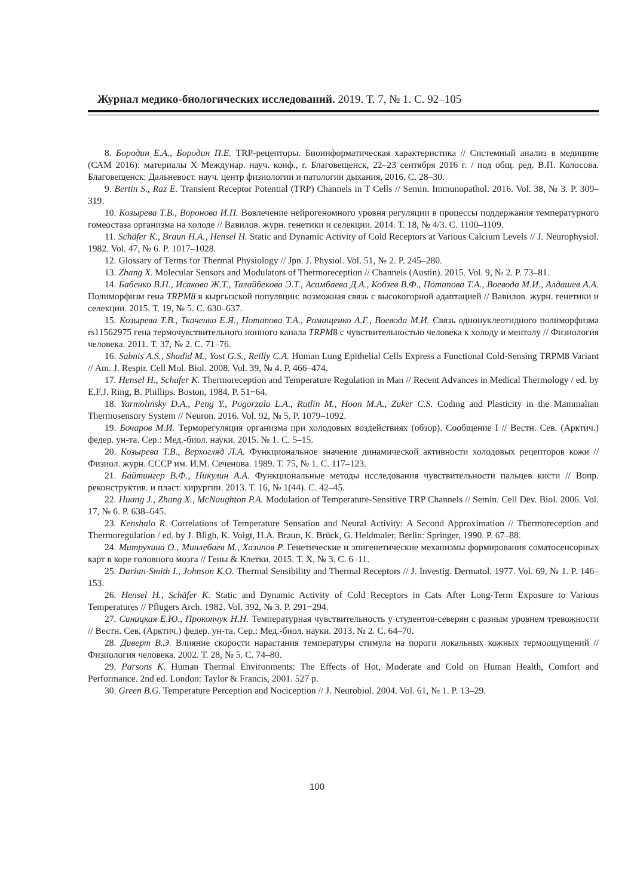Журнал медико-биологических исследований. 2019. Т. 7, № 1. С. 92–105
8. Бородин Е.А., Бородин П.Е. TRP-рецепторы. Биоинформатическая характеристика // Системный анализ в медицине (САМ 2016): материалы X Междунар. науч. конф., г. Благовещенск, 22–23 сентября 2016 г. / под общ. ред. В.П. Колосова. Благовещенск: Дальневост. науч. центр физиологии и патологии дыхания, 2016. С. 28–30.
9. Bertin S., Raz E. Transient Receptor Potential (TRP) Channels in T Cells // Semin. Immunopathol. 2016. Vol. 38, № 3. P. 309–319.
10. Козырева Т.В., Воронова И.П. Вовлечение нейрогеномного уровня регуляции в процессы поддержания температурного гомеостаза организма на холоде // Вавилов. журн. генетики и селекции. 2014. Т. 18, № 4/3. С. 1100–1109.
11. Schäfer K., Braun H.A., Hensel H. Static and Dynamic Activity of Cold Receptors at Various Calcium Levels // J. Neurophysiol. 1982. Vol. 47, № 6. P. 1017–1028.
12. Glossary of Terms for Thermal Physiology // Jpn. J. Physiol. Vol. 51, № 2. P. 245–280.
13. Zhang X. Molecular Sensors and Modulators of Thermoreception // Channels (Austin). 2015. Vol. 9, № 2. P. 73–81.
14. Бабенко В.Н., Исакова Ж.Т., Талайбекова Э.Т., Асамбаева Д.А., Кобзев В.Ф., Потапова Т.А., Воевода М.И., Алдашев А.А. Полиморфизм гена TRPM8 в кыргызской популяции: возможная связь с высокогорной адаптацией // Вавилов. журн. генетики и селекции. 2015. Т. 19, № 5. С. 630–637.
15. Козырева Т.В., Ткаченко Е.Я., Потапова Т.А., Ромащенко А.Г., Воевода М.И. Связь однонуклеотидного полиморфизма rs11562975 гена термочувствительного ионного канала TRPM8 с чувствительностью человека к холоду и ментолу // Физиология человека. 2011. Т. 37, № 2. С. 71–76.
16. Sabnis A.S., Shadid M., Yost G.S., Reilly C.A. Human Lung Epithelial Cells Express a Functional Cold-Sensing TRPM8 Variant // Am. J. Respir. Cell Mol. Biol. 2008. Vol. 39, № 4. P. 466–474.
17. Hensel H., Schafer K. Thermoreception and Temperature Regulation in Man // Recent Advances in Medical Thermology / ed. by E.F.J. Ring, B. Phillips. Boston, 1984. P. 51−64.
18. Yarmolinsky D.A., Peng Y., Pogorzala L.A., Rutlin M., Hoon M.A., Zuker C.S. Coding and Plasticity in the Mammalian Thermosensory System // Neuron. 2016. Vol. 92, № 5. P. 1079–1092.
19. Бочаров М.И. Терморегуляция организма при холодовых воздействиях (обзор). Сообщение I // Вестн. Сев. (Арктич.) федер. ун-та. Сер.: Мед.-биол. науки. 2015. № 1. С. 5–15.
20. Козырева Т.В., Верхогляд Л.А. Функциональное значение динамической активности холодовых рецепторов кожи // Физиол. журн. СССР им. И.М. Сеченова. 1989. Т. 75, № 1. С. 117–123.
21. Байтингер В.Ф., Никулин А.А. Функциональные методы исследования чувствительности пальцев кисти // Вопр. реконструктив. и пласт. хирургии. 2013. Т. 16, № 1(44). С. 42–45.
22. Huang J., Zhang X., McNaughton P.A. Modulation of Temperature-Sensitive TRP Channels // Semin. Cell Dev. Biol. 2006. Vol. 17, № 6. P. 638–645.
23. Kenshalo R. Correlations of Temperature Sensation and Neural Activity: A Second Approximation // Thermoreception and Thermoregulation / ed. by J. Bligh, K. Voigt, H.A. Braun, K. Brück, G. Heldmaier. Berlin: Springer, 1990. P. 67–88.
24. Митрухина О., Минлебаев М., Хазипов Р. Генетические и эпигенетические механизмы формирования соматосенсорных карт в коре головного мозга // Гены & Клетки. 2015. Т. X, № 3. С. 6–11.
25. Darian-Smith I., Johnson K.O. Thermal Sensibility and Thermal Receptors // J. Investig. Dermatol. 1977. Vol. 69, № 1. P. 146–153.
26. Hensel H., Schäfer K. Static and Dynamic Activity of Cold Receptors in Cats After Long-Term Exposure to Various Temperatures // Pflugers Arch. 1982. Vol. 392, № 3. P. 291−294.
27. Синицкая Е.Ю., Прокопчук Н.Н. Температурная чувствительность у студентов-северян с разным уровнем тревожности // Вестн. Сев. (Арктич.) федер. ун-та. Сер.: Мед.-биол. науки. 2013. № 2. С. 64–70.
28. Диверт В.Э. Влияние скорости нарастания температуры стимула на пороги локальных кожных термоощущений // Физиология человека. 2002. Т. 28, № 5. С. 74–80.
29. Parsons K. Human Thermal Environments: The Effects of Hot, Moderate and Cold on Human Health, Comfort and Performance. 2nd ed. London: Taylor & Francis, 2001. 527 p.
30. Green B.G. Temperature Perception and Nociception // J. Neurobiol. 2004. Vol. 61, № 1. P. 13–29.
100